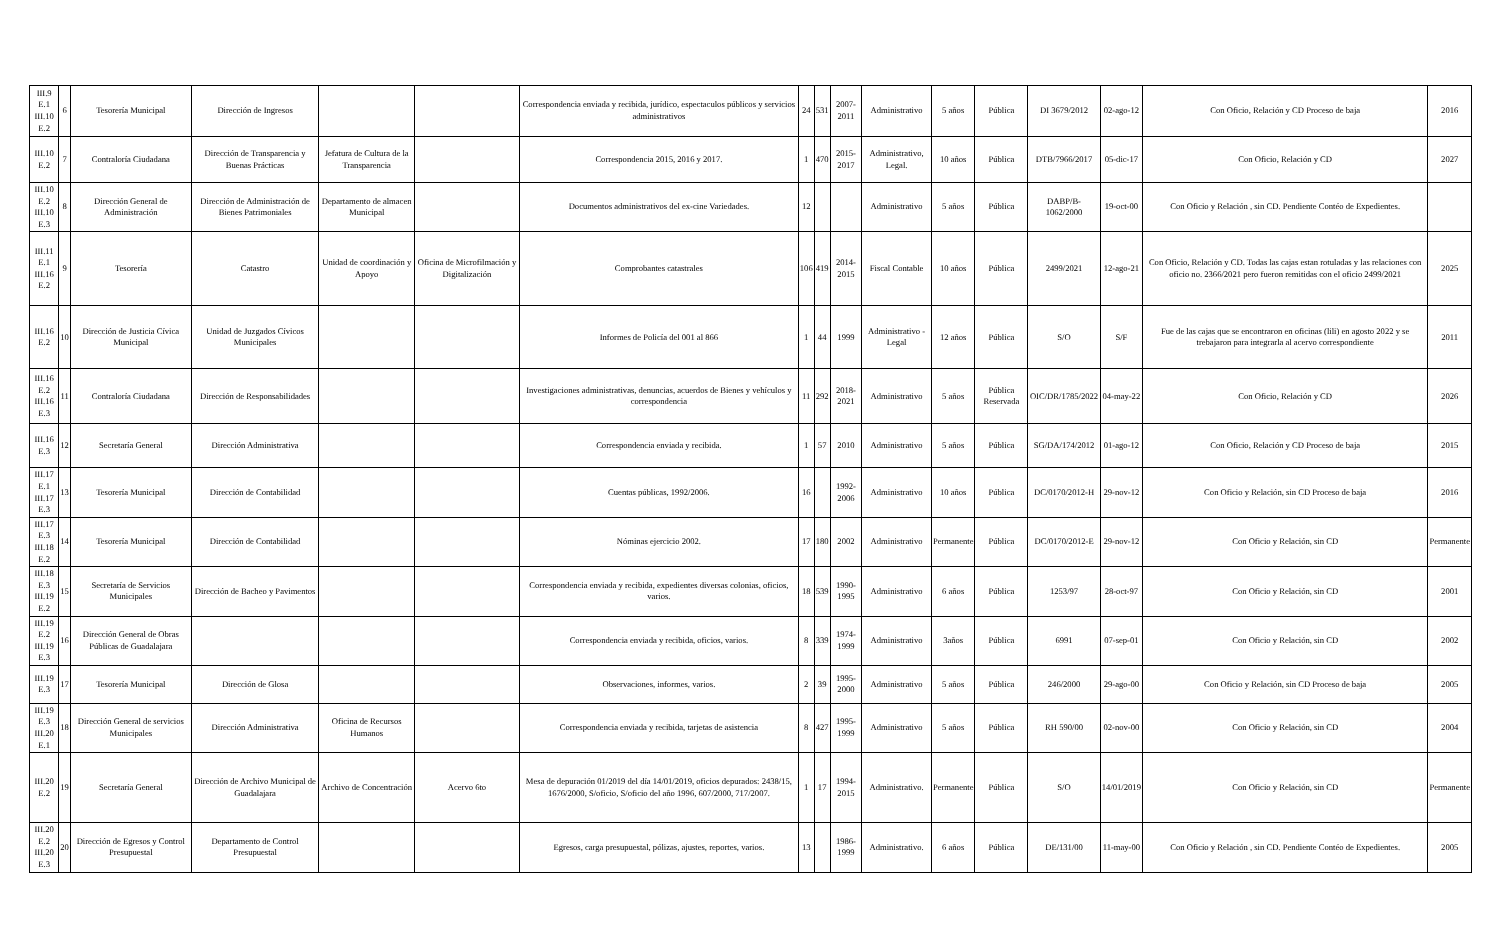| III.9 E.1 III.10 E.2 | 6 | Tesorería Municipal | Dirección de Ingresos | | | Correspondencia enviada y recibida, jurídico, espectaculos públicos y servicios administrativos | 24 | 531 | 2007-2011 | Administrativo | 5 años | Pública | DI 3679/2012 | 02-ago-12 | Con Oficio, Relación y CD Proceso de baja | 2016 |
| III.10 E.2 | 7 | Contraloría Ciudadana | Dirección de Transparencia y Buenas Prácticas | Jefatura de Cultura de la Transparencia | | Correspondencia 2015, 2016 y 2017. | 1 | 470 | 2015-2017 | Administrativo, Legal. | 10 años | Pública | DTB/7966/2017 | 05-dic-17 | Con Oficio, Relación y CD | 2027 |
| III.10 E.2 III.10 E.3 | 8 | Dirección General de Administración | Dirección de Administración de Bienes Patrimoniales | Departamento de almacen Municipal | | Documentos administrativos del ex-cine Variedades. | 12 | | | Administrativo | 5 años | Pública | DABP/B-1062/2000 | 19-oct-00 | Con Oficio y Relación , sin CD. Pendiente Contéo de Expedientes. | |
| III.11 E.1 III.16 E.2 | 9 | Tesorería | Catastro | Unidad de coordinación y Apoyo | Oficina de Microfilmación y Digitalización | Comprobantes catastrales | 106 | 419 | 2014-2015 | Fiscal Contable | 10 años | Pública | 2499/2021 | 12-ago-21 | Con Oficio, Relación y CD. Todas las cajas estan rotuladas y las relaciones con oficio no. 2366/2021 pero fueron remitidas con el oficio 2499/2021 | 2025 |
| III.16 E.2 | 10 | Dirección de Justicia Cívica Municipal | Unidad de Juzgados Cívicos Municipales | | | Informes de Policía del 001 al 866 | 1 | 44 | 1999 | Administrativo - Legal | 12 años | Pública | S/O | S/F | Fue de las cajas que se encontraron en oficinas (lili) en agosto 2022 y se trebajaron para integrarla al acervo correspondiente | 2011 |
| III.16 E.2 III.16 E.3 | 11 | Contraloría Ciudadana | Dirección de Responsabilidades | | | Investigaciones administrativas, denuncias, acuerdos de Bienes y vehículos y correspondencia | 11 | 292 | 2018-2021 | Administrativo | 5 años | Pública Reservada | OIC/DR/1785/2022 | 04-may-22 | Con Oficio, Relación y CD | 2026 |
| III.16 E.3 | 12 | Secretaría General | Dirección Administrativa | | | Correspondencia enviada y recibida. | 1 | 57 | 2010 | Administrativo | 5 años | Pública | SG/DA/174/2012 | 01-ago-12 | Con Oficio, Relación y CD Proceso de baja | 2015 |
| III.17 E.1 III.17 E.3 | 13 | Tesorería Municipal | Dirección de Contabilidad | | | Cuentas públicas, 1992/2006. | 16 | | 1992-2006 | Administrativo | 10 años | Pública | DC/0170/2012-H | 29-nov-12 | Con Oficio y Relación, sin CD Proceso de baja | 2016 |
| III.17 E.3 III.18 E.2 | 14 | Tesorería Municipal | Dirección de Contabilidad | | | Nóminas ejercicio 2002. | 17 | 180 | 2002 | Administrativo | Permanente | Pública | DC/0170/2012-E | 29-nov-12 | Con Oficio y Relación, sin CD | Permanente |
| III.18 E.3 III.19 E.2 | 15 | Secretaría de Servicios Municipales | Dirección de Bacheo y Pavimentos | | | Correspondencia enviada y recibida, expedientes diversas colonias, oficios, varios. | 18 | 539 | 1990-1995 | Administrativo | 6 años | Pública | 1253/97 | 28-oct-97 | Con Oficio y Relación, sin CD | 2001 |
| III.19 E.2 III.19 E.3 | 16 | Dirección General de Obras Públicas de Guadalajara | | | | Correspondencia enviada y recibida, oficios, varios. | 8 | 339 | 1974-1999 | Administrativo | 3años | Pública | 6991 | 07-sep-01 | Con Oficio y Relación, sin CD | 2002 |
| III.19 E.3 | 17 | Tesorería Municipal | Dirección de Glosa | | | Observaciones, informes, varios. | 2 | 39 | 1995-2000 | Administrativo | 5 años | Pública | 246/2000 | 29-ago-00 | Con Oficio y Relación, sin CD Proceso de baja | 2005 |
| III.19 E.3 III.20 E.1 | 18 | Dirección General de servicios Municipales | Dirección Administrativa | Oficina de Recursos Humanos | | Correspondencia enviada y recibida, tarjetas de asistencia | 8 | 427 | 1995-1999 | Administrativo | 5 años | Pública | RH 590/00 | 02-nov-00 | Con Oficio y Relación, sin CD | 2004 |
| III.20 E.2 | 19 | Secretaría General | Dirección de Archivo Municipal de Guadalajara | Archivo de Concentración | Acervo 6to | Mesa de depuración 01/2019 del día 14/01/2019, oficios depurados: 2438/15, 1676/2000, S/oficio, S/oficio del año 1996, 607/2000, 717/2007. | 1 | 17 | 1994-2015 | Administrativo. | Permanente | Pública | S/O | 14/01/2019 | Con Oficio y Relación, sin CD | Permanente |
| III.20 E.2 III.20 E.3 | 20 | Dirección de Egresos y Control Presupuestal | Departamento de Control Presupuestal | | | Egresos, carga presupuestal, pólizas, ajustes, reportes, varios. | 13 | | 1986-1999 | Administrativo. | 6 años | Pública | DE/131/00 | 11-may-00 | Con Oficio y Relación , sin CD. Pendiente Contéo de Expedientes. | 2005 |